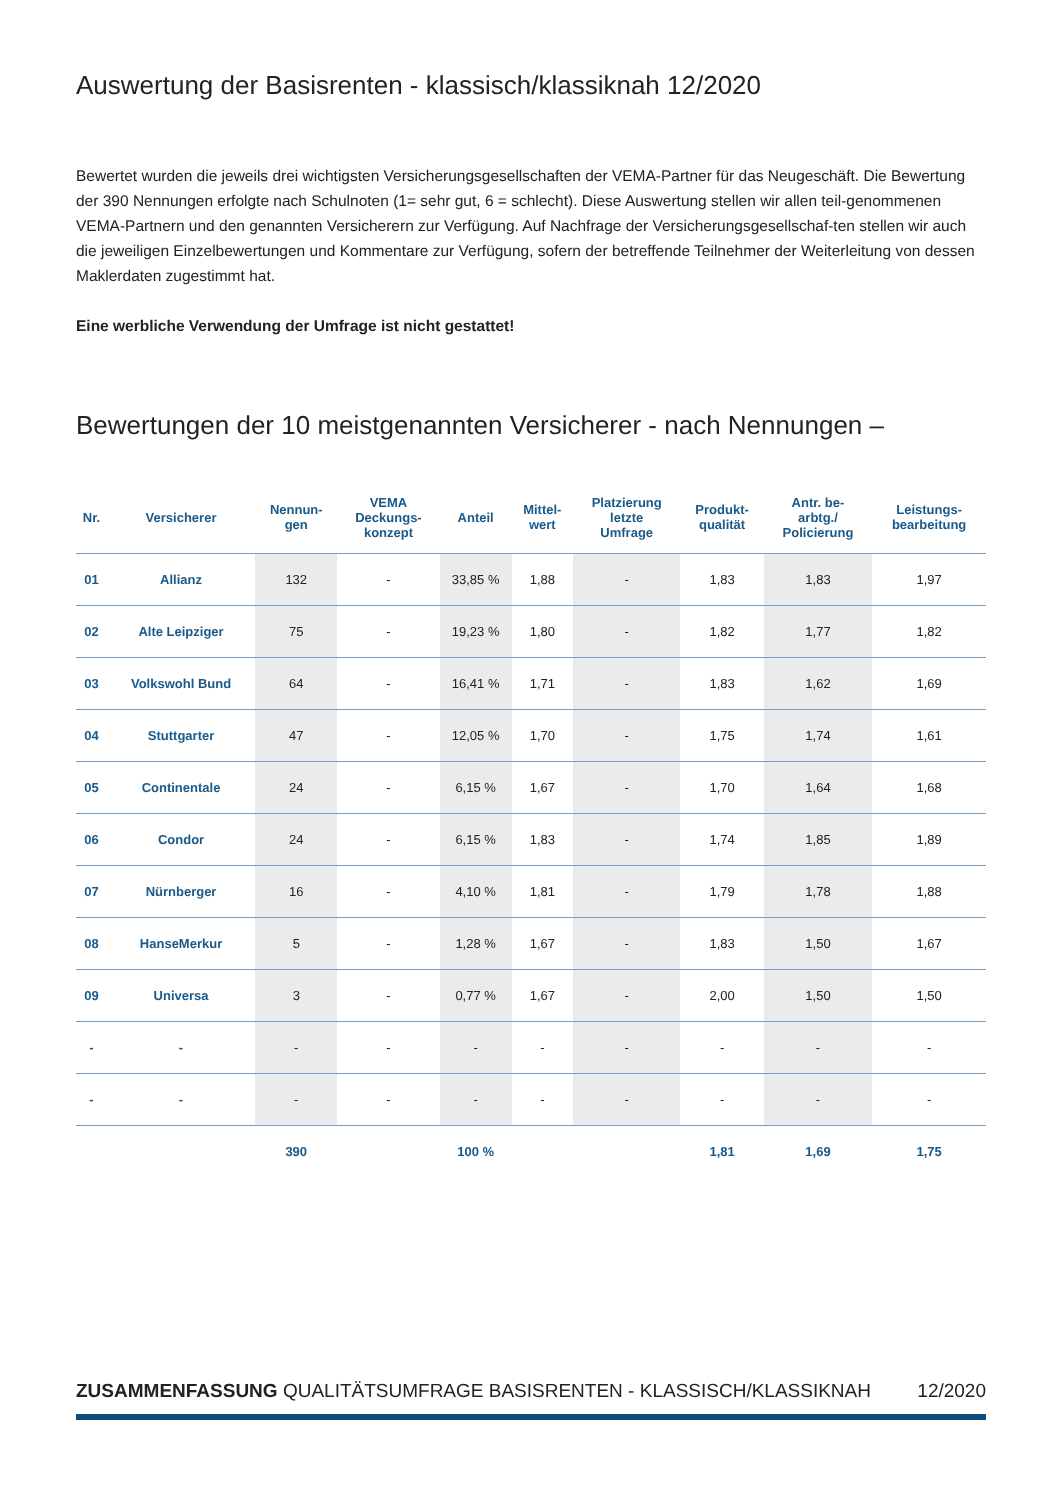Auswertung der Basisrenten - klassisch/klassiknah 12/2020
Bewertet wurden die jeweils drei wichtigsten Versicherungsgesellschaften der VEMA-Partner für das Neugeschäft. Die Bewertung der 390 Nennungen erfolgte nach Schulnoten (1= sehr gut, 6 = schlecht). Diese Auswertung stellen wir allen teil-genommenen VEMA-Partnern und den genannten Versicherern zur Verfügung. Auf Nachfrage der Versicherungsgesellschaf-ten stellen wir auch die jeweiligen Einzelbewertungen und Kommentare zur Verfügung, sofern der betreffende Teilnehmer der Weiterleitung von dessen Maklerdaten zugestimmt hat.
Eine werbliche Verwendung der Umfrage ist nicht gestattet!
Bewertungen der 10 meistgenannten Versicherer - nach Nennungen –
| Nr. | Versicherer | Nennun- gen | VEMA Deckungs- konzept | Anteil | Mittel- wert | Platzierung letzte Umfrage | Produkt- qualität | Antr. be- arbtg./ Policierung | Leistungs- bearbeitung |
| --- | --- | --- | --- | --- | --- | --- | --- | --- | --- |
| 01 | Allianz | 132 | - | 33,85 % | 1,88 | - | 1,83 | 1,83 | 1,97 |
| 02 | Alte Leipziger | 75 | - | 19,23 % | 1,80 | - | 1,82 | 1,77 | 1,82 |
| 03 | Volkswohl Bund | 64 | - | 16,41 % | 1,71 | - | 1,83 | 1,62 | 1,69 |
| 04 | Stuttgarter | 47 | - | 12,05 % | 1,70 | - | 1,75 | 1,74 | 1,61 |
| 05 | Continentale | 24 | - | 6,15 % | 1,67 | - | 1,70 | 1,64 | 1,68 |
| 06 | Condor | 24 | - | 6,15 % | 1,83 | - | 1,74 | 1,85 | 1,89 |
| 07 | Nürnberger | 16 | - | 4,10 % | 1,81 | - | 1,79 | 1,78 | 1,88 |
| 08 | HanseMerkur | 5 | - | 1,28 % | 1,67 | - | 1,83 | 1,50 | 1,67 |
| 09 | Universa | 3 | - | 0,77 % | 1,67 | - | 2,00 | 1,50 | 1,50 |
| - | - | - | - | - | - | - | - | - | - |
| - | - | - | - | - | - | - | - | - | - |
| | | 390 | | 100 % | | | 1,81 | 1,69 | 1,75 |
ZUSAMMENFASSUNG QUALITÄTSUMFRAGE BASISRENTEN - KLASSISCH/KLASSIKNAH 12/2020